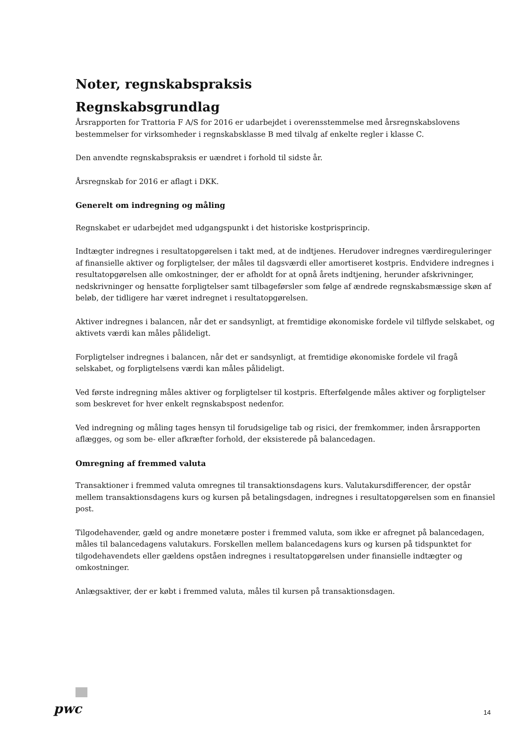Noter, regnskabspraksis
Regnskabsgrundlag
Årsrapporten for Trattoria F A/S for 2016 er udarbejdet i overensstemmelse med årsregnskabslovens bestemmelser for virksomheder i regnskabsklasse B med tilvalg af enkelte regler i klasse C.
Den anvendte regnskabspraksis er uændret i forhold til sidste år.
Årsregnskab for 2016 er aflagt i DKK.
Generelt om indregning og måling
Regnskabet er udarbejdet med udgangspunkt i det historiske kostprisprincip.
Indtægter indregnes i resultatopgørelsen i takt med, at de indtjenes. Herudover indregnes værdireguleringer af finansielle aktiver og forpligtelser, der måles til dagsværdi eller amortiseret kostpris. Endvidere indregnes i resultatopgørelsen alle omkostninger, der er afholdt for at opnå årets indtjening, herunder afskrivninger, nedskrivninger og hensatte forpligtelser samt tilbageførsler som følge af ændrede regnskabsmæssige skøn af beløb, der tidligere har været indregnet i resultatopgørelsen.
Aktiver indregnes i balancen, når det er sandsynligt, at fremtidige økonomiske fordele vil tilflyde selskabet, og aktivets værdi kan måles pålideligt.
Forpligtelser indregnes i balancen, når det er sandsynligt, at fremtidige økonomiske fordele vil fragå selskabet, og forpligtelsens værdi kan måles pålideligt.
Ved første indregning måles aktiver og forpligtelser til kostpris. Efterfølgende måles aktiver og forpligtelser som beskrevet for hver enkelt regnskabspost nedenfor.
Ved indregning og måling tages hensyn til forudsigelige tab og risici, der fremkommer, inden årsrapporten aflægges, og som be- eller afkræfter forhold, der eksisterede på balancedagen.
Omregning af fremmed valuta
Transaktioner i fremmed valuta omregnes til transaktionsdagens kurs. Valutakursdifferencer, der opstår mellem transaktionsdagens kurs og kursen på betalingsdagen, indregnes i resultatopgørelsen som en finansiel post.
Tilgodehavender, gæld og andre monetære poster i fremmed valuta, som ikke er afregnet på balancedagen, måles til balancedagens valutakurs. Forskellen mellem balancedagens kurs og kursen på tidspunktet for tilgodehavendets eller gældens opståen indregnes i resultatopgørelsen under finansielle indtægter og omkostninger.
Anlægsaktiver, der er købt i fremmed valuta, måles til kursen på transaktionsdagen.
pwc
14